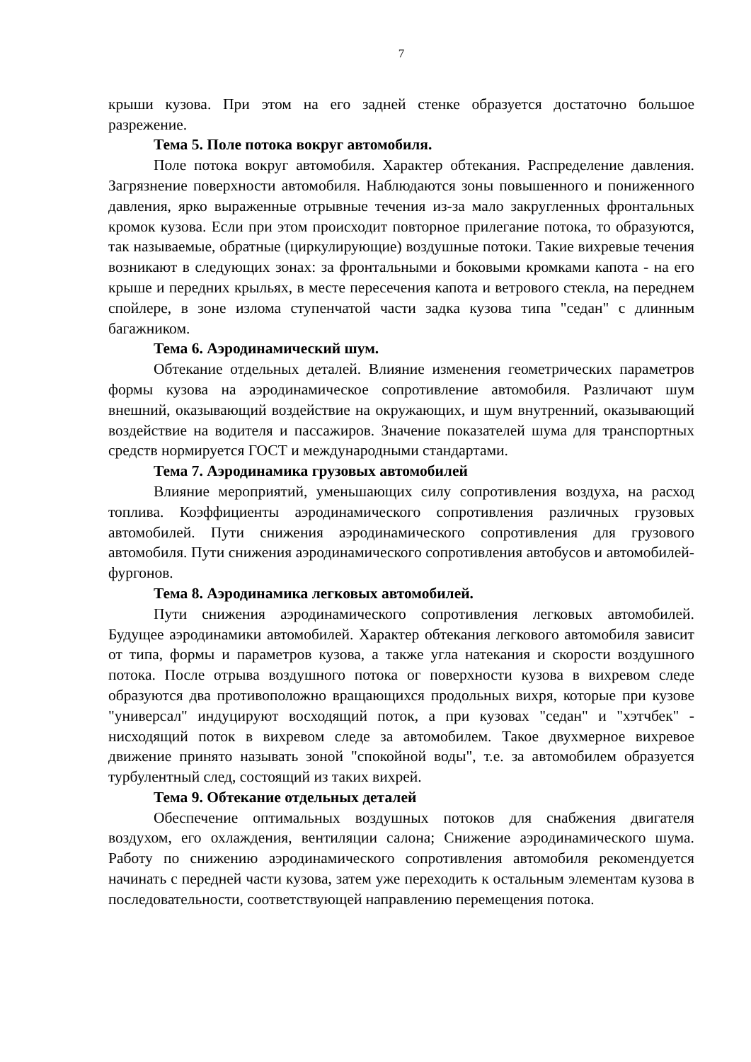7
крыши кузова. При этом на его задней стенке образуется достаточно большое разрежение.
Тема 5. Поле потока вокруг автомобиля.
Поле потока вокруг автомобиля. Характер обтекания. Распределение давления. Загрязнение поверхности автомобиля. Наблюдаются зоны повышенного и пониженного давления, ярко выраженные отрывные течения из-за мало закругленных фронтальных кромок кузова. Если при этом происходит повторное прилегание потока, то образуются, так называемые, обратные (циркулирующие) воздушные потоки. Такие вихревые течения возникают в следующих зонах: за фронтальными и боковыми кромками капота - на его крыше и передних крыльях, в месте пересечения капота и ветрового стекла, на переднем спойлере, в зоне излома ступенчатой части задка кузова типа "седан" с длинным багажником.
Тема 6. Аэродинамический шум.
Обтекание отдельных деталей. Влияние изменения геометрических параметров формы кузова на аэродинамическое сопротивление автомобиля. Различают шум внешний, оказывающий воздействие на окружающих, и шум внутренний, оказывающий воздействие на водителя и пассажиров. Значение показателей шума для транспортных средств нормируется ГОСТ и международными стандартами.
Тема 7. Аэродинамика грузовых автомобилей
Влияние мероприятий, уменьшающих силу сопротивления воздуха, на расход топлива. Коэффициенты аэродинамического сопротивления различных грузовых автомобилей. Пути снижения аэродинамического сопротивления для грузового автомобиля. Пути снижения аэродинамического сопротивления автобусов и автомобилей-фургонов.
Тема 8. Аэродинамика легковых автомобилей.
Пути снижения аэродинамического сопротивления легковых автомобилей. Будущее аэродинамики автомобилей. Характер обтекания легкового автомобиля зависит от типа, формы и параметров кузова, а также угла натекания и скорости воздушного потока. После отрыва воздушного потока ог поверхности кузова в вихревом следе образуются два противоположно вращающихся продольных вихря, которые при кузове "универсал" индуцируют восходящий поток, а при кузовах "седан" и "хэтчбек" - нисходящий поток в вихревом следе за автомобилем. Такое двухмерное вихревое движение принято называть зоной "спокойной воды", т.е. за автомобилем образуется турбулентный след, состоящий из таких вихрей.
Тема 9. Обтекание отдельных деталей
Обеспечение оптимальных воздушных потоков для снабжения двигателя воздухом, его охлаждения, вентиляции салона; Снижение аэродинамического шума. Работу по снижению аэродинамического сопротивления автомобиля рекомендуется начинать с передней части кузова, затем уже переходить к остальным элементам кузова в последовательности, соответствующей направлению перемещения потока.